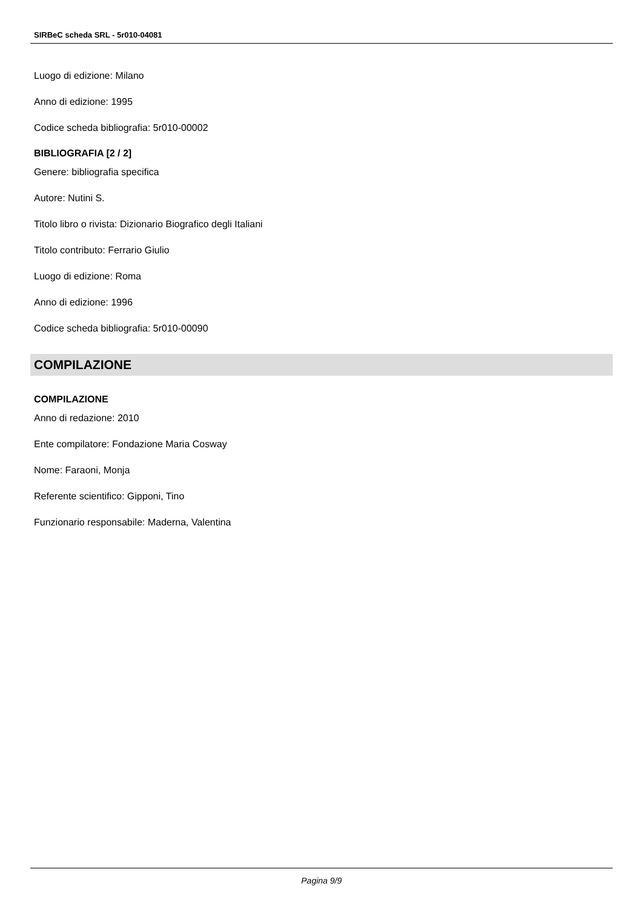SIRBeC scheda SRL - 5r010-04081
Luogo di edizione: Milano
Anno di edizione: 1995
Codice scheda bibliografia: 5r010-00002
BIBLIOGRAFIA [2 / 2]
Genere: bibliografia specifica
Autore: Nutini S.
Titolo libro o rivista: Dizionario Biografico degli Italiani
Titolo contributo: Ferrario Giulio
Luogo di edizione: Roma
Anno di edizione: 1996
Codice scheda bibliografia: 5r010-00090
COMPILAZIONE
COMPILAZIONE
Anno di redazione: 2010
Ente compilatore: Fondazione Maria Cosway
Nome: Faraoni, Monja
Referente scientifico: Gipponi, Tino
Funzionario responsabile: Maderna, Valentina
Pagina 9/9